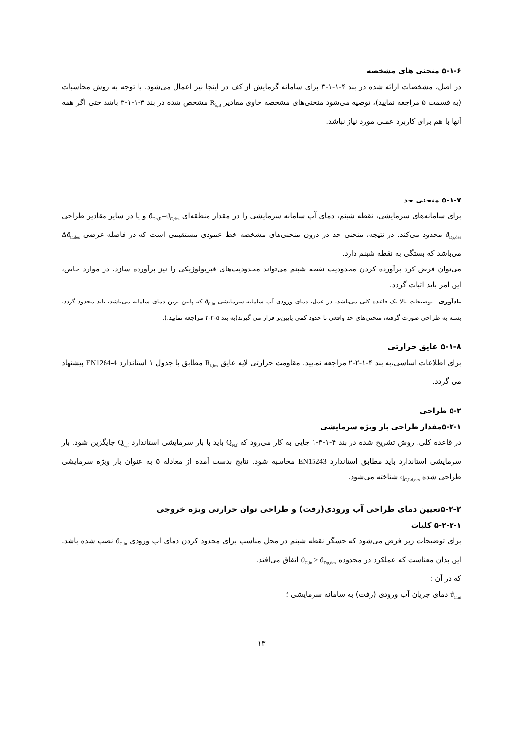۵-۱-۶ منحنی های مشخصه
در اصل، مشخصات ارائه شده در بند ۴-۱-۱-۳ برای سامانه گرمایش از کف در اینجا نیز اعمال می‌شود. با توجه به روش محاسبات (به قسمت ۵ مراجعه نمایید)، توصیه می‌شود منحنی‌های مشخصه حاوی مقادیر R<sub>λ,B</sub> مشخص شده در بند ۴-۱-۱-۳ باشد حتی اگر همه آنها با هم برای کاربرد عملی مورد نیاز نباشد.
۵-۱-۷ منحنی حد
برای سامانه‌های سرمایشی، نقطه شبنم، دمای آب سامانه سرمایشی را در مقدار منطقه‌ای ϑ<sub>Dp,R</sub>=ϑ<sub>C,des</sub> و یا در سایر مقادیر طراحی ϑ<sub>Dp,des</sub> محدود می‌کند. در نتیجه، منحنی حد در درون منحنی‌های مشخصه خط عمودی مستقیمی است که در فاصله عرضی Δϑ<sub>C,des</sub> می‌باشد که بستگی به نقطه شبنم دارد.
می‌توان فرض کرد برآورده کردن محدودیت نقطه شبنم می‌تواند محدودیت‌های فیزیولوژیکی را نیز برآورده سازد. در موارد خاص، این امر باید اثبات گردد.
یادآوری– توضیحات بالا یک قاعده کلی می‌باشد. در عمل، دمای ورودی آب سامانه سرمایشی ϑ<sub>C,in</sub> که پایین ترین دمای سامانه می‌باشد، باید محدود گردد. بسته به طراحی صورت گرفته، منحنی‌های حد واقعی تا حدود کمی پایین‌تر قرار می گیرند(به بند ۵-۲-۲ مراجعه نمایید.).
۵-۱-۸ عایق حرارتی
برای اطلاعات اساسی،به بند ۴-۱-۲-۲ مراجعه نمایید. مقاومت حرارتی لایه عایق R<sub>λ,ins</sub> مطابق با جدول ۱ استاندارد EN1264-4 پیشنهاد می گردد.
۵-۲ طراحی
۵-۲-۱مقدار طراحی بار ویژه سرمایشی
در قاعده کلی، روش تشریح شده در بند ۴-۱-۳-۱ جایی به کار می‌رود که Q<sub>N,f</sub> باید با بار سرمایشی استاندارد Q<sub>C,f</sub> جایگزین شود. بار سرمایشی استاندارد باید مطابق استاندارد EN15243 محاسبه شود. نتایج بدست آمده از معادله ۵ به عنوان بار ویژه سرمایشی طراحی شده q<sub>C,Ld,des</sub> شناخته می‌شود.
۵-۲-۲تعیین دمای طراحی آب ورودی(رفت) و طراحی توان حرارتی ویژه خروجی
۵-۲-۲-۱ کلیات
برای توضیحات زیر فرض می‌شود که حسگر نقطه شبنم در محل مناسب برای محدود کردن دمای آب ورودی ϑ<sub>C,in</sub> نصب شده باشد. این بدان معناست که عملکرد در محدوده ϑ<sub>C,in</sub> > ϑ<sub>Dp,des</sub> اتفاق می‌افتد.
که در آن :
ϑ<sub>C,in</sub> دمای جریان آب ورودی (رفت) به سامانه سرمایشی ؛
۱۳